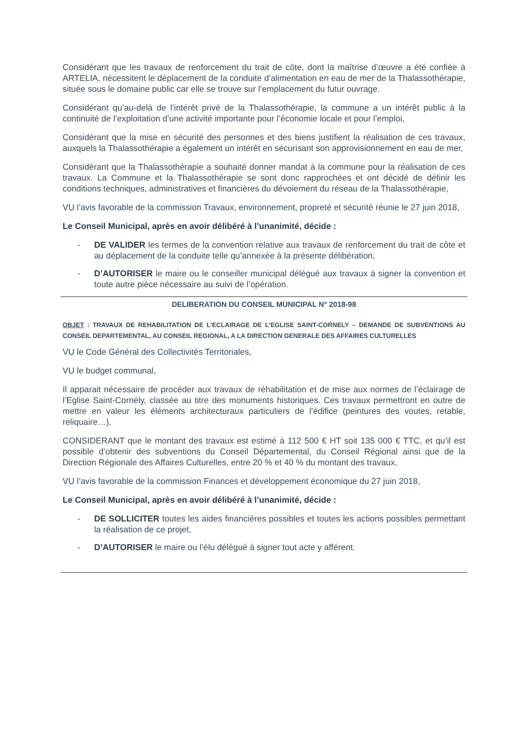Considérant que les travaux de renforcement du trait de côte, dont la maîtrise d’œuvre a été confiée à ARTELIA, nécessitent le déplacement de la conduite d’alimentation en eau de mer de la Thalassothérapie, située sous le domaine public car elle se trouve sur l’emplacement du futur ouvrage.
Considérant qu’au-delà de l’intérêt privé de la Thalassothérapie, la commune a un intérêt public à la continuité de l’exploitation d’une activité importante pour l’économie locale et pour l’emploi,
Considérant que la mise en sécurité des personnes et des biens justifient la réalisation de ces travaux, auxquels la Thalassothérapie a également un intérêt en sécurisant son approvisionnement en eau de mer,
Considérant que la Thalassothérapie a souhaité donner mandat à la commune pour la réalisation de ces travaux. La Commune et la Thalassothérapie se sont donc rapprochées et ont décidé de définir les conditions techniques, administratives et financières du dévoiement du réseau de la Thalassothérapie,
VU l’avis favorable de la commission Travaux, environnement, propreté et sécurité réunie le 27 juin 2018,
Le Conseil Municipal, après en avoir délibéré à l’unanimité, décide :
- DE VALIDER les termes de la convention relative aux travaux de renforcement du trait de côte et au déplacement de la conduite telle qu’annexée à la présente délibération,
- D’AUTORISER le maire ou le conseiller municipal délégué aux travaux à signer la convention et toute autre pièce nécessaire au suivi de l’opération.
DELIBERATION DU CONSEIL MUNICIPAL N° 2018-98
OBJET : TRAVAUX DE REHABILITATION DE L’ECLAIRAGE DE L’EGLISE SAINT-CORNELY – DEMANDE DE SUBVENTIONS AU CONSEIL DEPARTEMENTAL, AU CONSEIL REGIONAL, A LA DIRECTION GENERALE DES AFFAIRES CULTURELLES
VU le Code Général des Collectivités Territoriales,
VU le budget communal,
Il apparait nécessaire de procéder aux travaux de réhabilitation et de mise aux normes de l’éclairage de l’Eglise Saint-Cornély, classée au titre des monuments historiques. Ces travaux permettront en outre de mettre en valeur les éléments architecturaux particuliers de l’édifice (peintures des voutes, retable, reliquaire…),
CONSIDERANT que le montant des travaux est estimé à 112 500 € HT soit 135 000 € TTC, et qu’il est possible d’obtenir des subventions du Conseil Départemental, du Conseil Régional ainsi que de la Direction Régionale des Affaires Culturelles, entre 20 % et 40 % du montant des travaux,
VU l’avis favorable de la commission Finances et développement économique du 27 juin 2018,
Le Conseil Municipal, après en avoir délibéré à l’unanimité, décide :
- DE SOLLICITER toutes les aides financières possibles et toutes les actions possibles permettant la réalisation de ce projet,
- D’AUTORISER le maire ou l’élu délégué à signer tout acte y afférent.